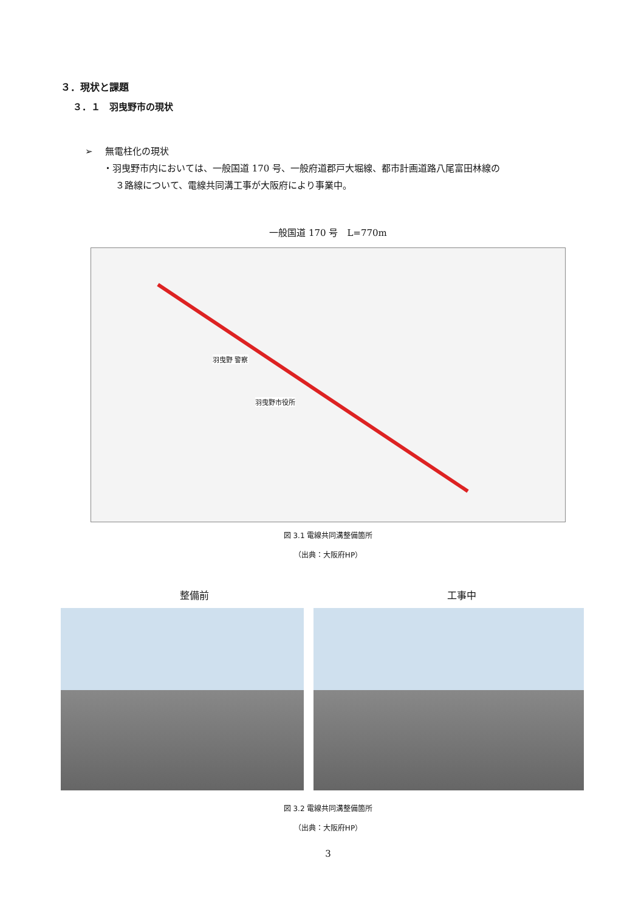３．現状と課題
３．１　羽曳野市の現状
➢　 無電柱化の現状
・羽曳野市内においては、一般国道 170 号、一般府道郡戸大堀線、都市計画道路八尾富田林線の
３路線について、電線共同溝工事が大阪府により事業中。
一般国道 170 号　L=770m
羽曳野 警察
羽曳野市役所
図 3.1 電線共同溝整備箇所
（出典：大阪府HP）
整備前 工事中
図 3.2 電線共同溝整備箇所
（出典：大阪府HP）
3